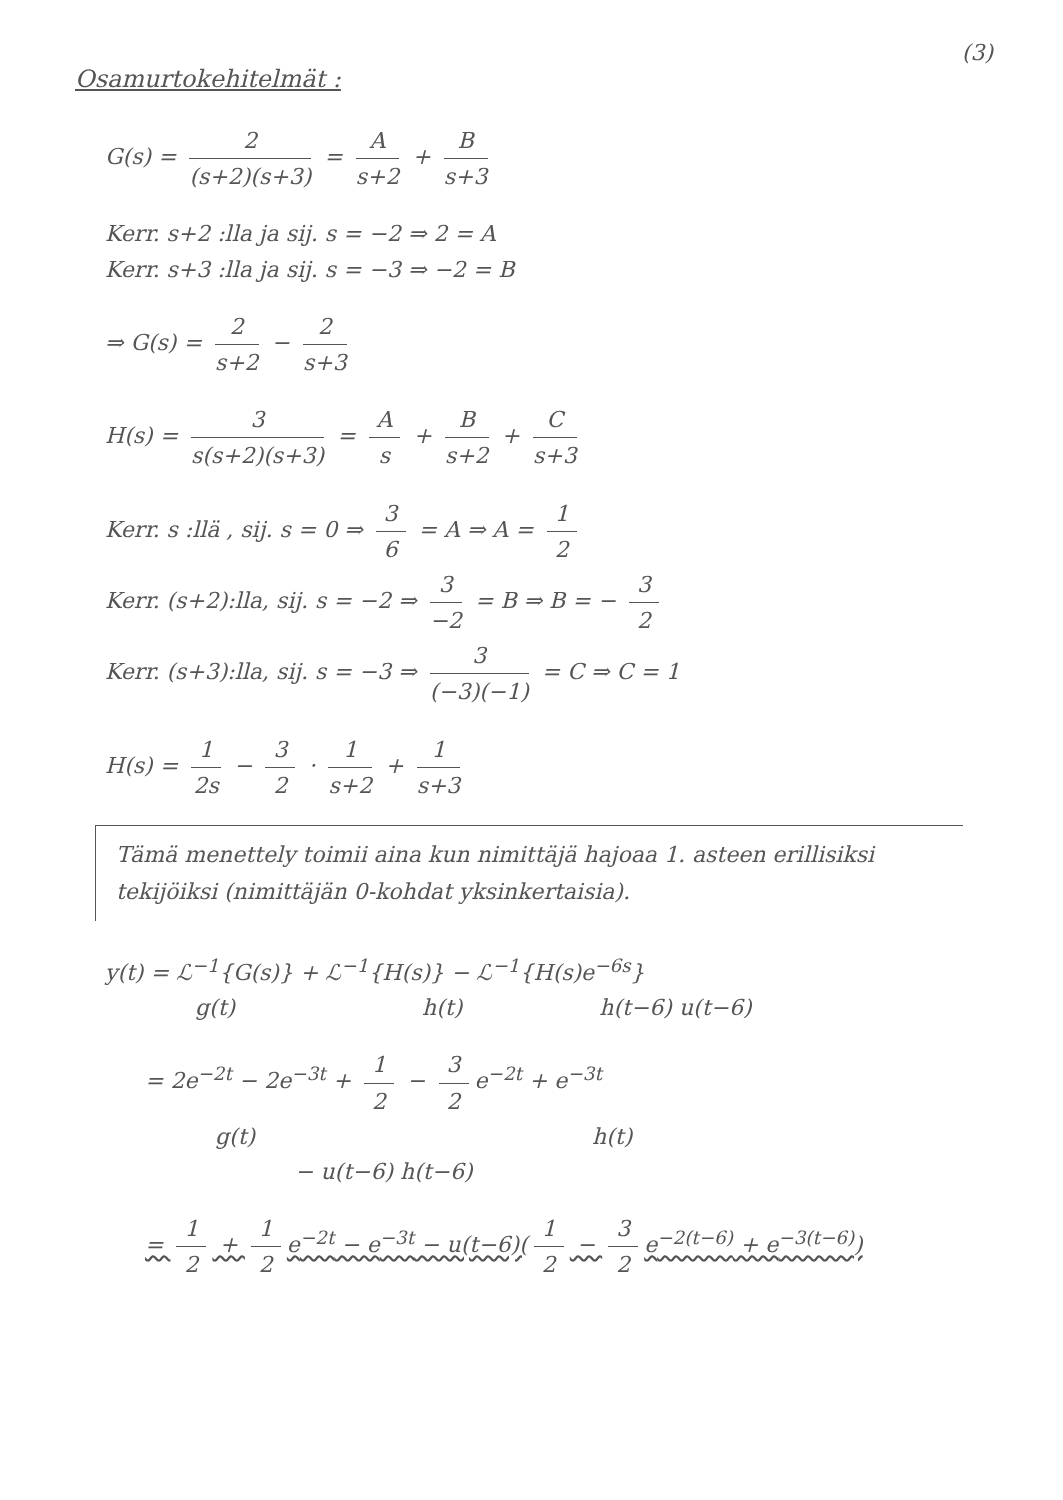(3)
Osamurtokehitelmät :
G(s) = 2 (s+2)(s+3) = A s+2 + B s+3
Kerr. s+2 :lla ja sij. s = −2 ⇒ 2 = A
Kerr. s+3 :lla ja sij. s = −3 ⇒ −2 = B
⇒ G(s) = 2 s+2 − 2 s+3
H(s) = 3 s(s+2)(s+3) = A s + B s+2 + C s+3
Kerr. s :llä , sij. s = 0 ⇒ 3 6 = A ⇒ A = 1 2
Kerr. (s+2):lla, sij. s = −2 ⇒ 3 −2 = B ⇒ B = − 3 2
Kerr. (s+3):lla, sij. s = −3 ⇒ 3 (−3)(−1) = C ⇒ C = 1
H(s) = 1 2s − 3 2 · 1 s+2 + 1 s+3
Tämä menettely toimii aina kun nimittäjä hajoaa 1. asteen erillisiksi tekijöiksi (nimittäjän 0-kohdat yksinkertaisia).
y(t) = ℒ<sup>−1</sup>{G(s)} + ℒ<sup>−1</sup>{H(s)} − ℒ<sup>−1</sup>{H(s)e<sup>−6s</sup>}
g(t) h(t) h(t−6) u(t−6)
= 2e<sup>−2t</sup> − 2e<sup>−3t</sup> + 1 2 − 3 2 e<sup>−2t</sup> + e<sup>−3t</sup>
g(t) h(t)
− u(t−6) h(t−6)
= 1 2 + 1 2 e<sup>−2t</sup> − e<sup>−3t</sup> − u(t−6)(1 2 − 3 2 e<sup>−2(t−6)</sup> + e<sup>−3(t−6)</sup>)